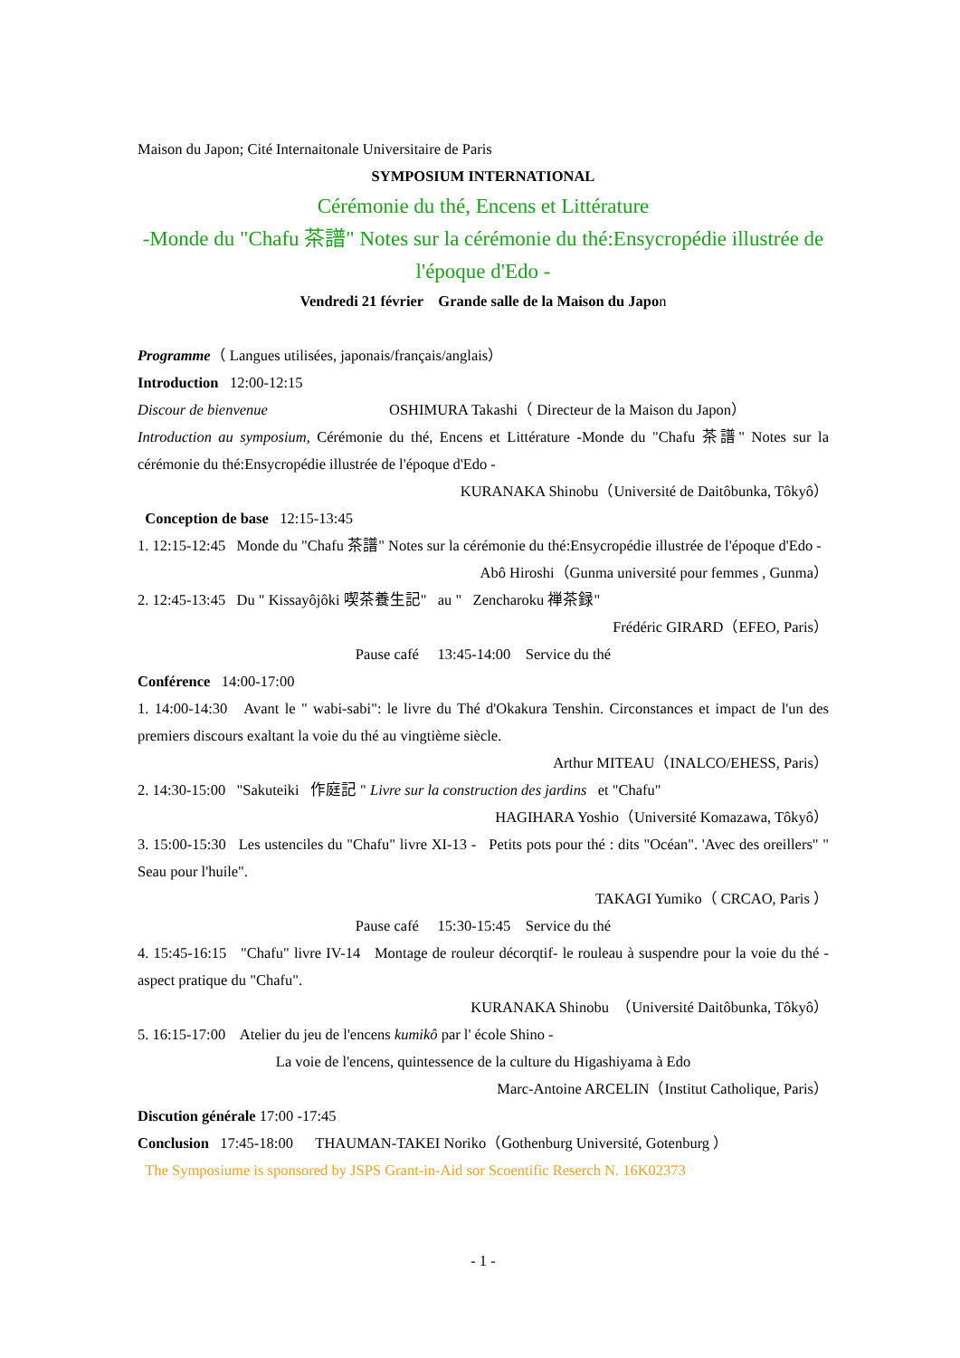Maison du Japon; Cité Internaitonale Universitaire de Paris
SYMPOSIUM INTERNATIONAL
Cérémonie du thé, Encens et Littérature
-Monde du "Chafu 茶譜" Notes sur la cérémonie du thé:Ensycropédie illustrée de l'époque d'Edo -
Vendredi 21 février Grande salle de la Maison du Japon
Programme（ Langues utilisées, japonais/français/anglais）
Introduction 12:00-12:15
Discour de bienvenue OSHIMURA Takashi（ Directeur de la Maison du Japon）
Introduction au symposium, Cérémonie du thé, Encens et Littérature -Monde du "Chafu 茶譜" Notes sur la cérémonie du thé:Ensycropédie illustrée de l'époque d'Edo -
KURANAKA Shinobu（Université de Daitôbunka, Tôkyô）
Conception de base 12:15-13:45
1. 12:15-12:45 Monde du "Chafu 茶譜" Notes sur la cérémonie du thé:Ensycropédie illustrée de l'époque d'Edo -
Abô Hiroshi（Gunma université pour femmes , Gunma）
2. 12:45-13:45 Du " Kissayôjôki 喫茶養生記" au " Zencharoku 禅茶録"
Frédéric GIRARD（EFEO, Paris）
Pause café 13:45-14:00 Service du thé
Conférence 14:00-17:00
1. 14:00-14:30 Avant le " wabi-sabi": le livre du Thé d'Okakura Tenshin. Circonstances et impact de l'un des premiers discours exaltant la voie du thé au vingtième siècle.
Arthur MITEAU（INALCO/EHESS, Paris）
2. 14:30-15:00 "Sakuteiki 作庭記 " Livre sur la construction des jardins et "Chafu"
HAGIHARA Yoshio（Université Komazawa, Tôkyô）
3. 15:00-15:30 Les ustenciles du "Chafu" livre XI-13 - Petits pots pour thé : dits "Océan". 'Avec des oreillers" " Seau pour l'huile".
TAKAGI Yumiko（ CRCAO, Paris ）
Pause café 15:30-15:45 Service du thé
4. 15:45-16:15 "Chafu" livre IV-14 Montage de rouleur décorqtif- le rouleau à suspendre pour la voie du thé - aspect pratique du "Chafu".
KURANAKA Shinobu （Université Daitôbunka, Tôkyô）
5. 16:15-17:00 Atelier du jeu de l'encens kumikô par l' école Shino -
La voie de l'encens, quintessence de la culture du Higashiyama à Edo
Marc-Antoine ARCELIN（Institut Catholique, Paris）
Discution générale 17:00 -17:45
Conclusion 17:45-18:00 THAUMAN-TAKEI Noriko（Gothenburg Université, Gotenburg ）
The Symposiume is sponsored by JSPS Grant-in-Aid sor Scoentific Reserch N. 16K02373
- 1 -